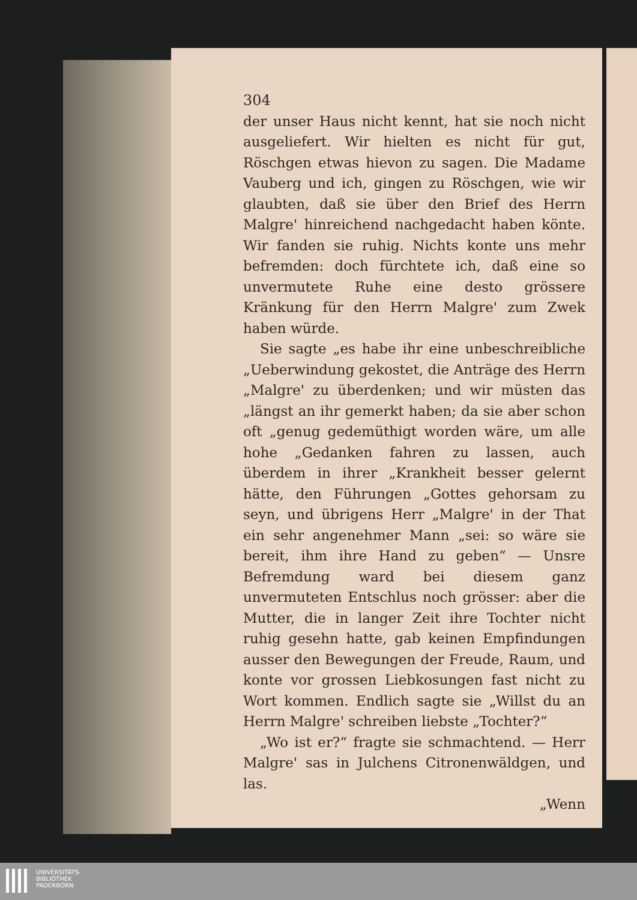304
der unser Haus nicht kennt, hat sie noch nicht ausgeliefert. Wir hielten es nicht für gut, Röschgen etwas hievon zu sagen. Die Madame Vauberg und ich, gingen zu Röschgen, wie wir glaubten, daß sie über den Brief des Herrn Malgre' hinreichend nachgedacht haben könte. Wir fanden sie ruhig. Nichts konte uns mehr befremden: doch fürchtete ich, daß eine so unvermutete Ruhe eine desto grössere Kränkung für den Herrn Malgre' zum Zwek haben würde.
Sie sagte „es habe ihr eine unbeschreibliche „Ueberwindung gekostet, die Anträge des Herrn „Malgre' zu überdenken; und wir müsten das „längst an ihr gemerkt haben; da sie aber schon oft „genug gedemüthigt worden wäre, um alle hohe „Gedanken fahren zu lassen, auch überdem in ihrer „Krankheit besser gelernt hätte, den Führungen „Gottes gehorsam zu seyn, und übrigens Herr „Malgre' in der That ein sehr angenehmer Mann „sei: so wäre sie bereit, ihm ihre Hand zu geben“ — Unsre Befremdung ward bei diesem ganz unvermuteten Entschlus noch grösser: aber die Mutter, die in langer Zeit ihre Tochter nicht ruhig gesehn hatte, gab keinen Empfindungen ausser den Bewegungen der Freude, Raum, und konte vor grossen Liebkosungen fast nicht zu Wort kommen. Endlich sagte sie „Willst du an Herrn Malgre' schreiben liebste „Tochter?“
„Wo ist er?“ fragte sie schmachtend. — Herr Malgre' sas in Julchens Citronenwäldgen, und las.
„Wenn
UNIVERSITÄTS-
BIBLIOTHEK
PADERBORN